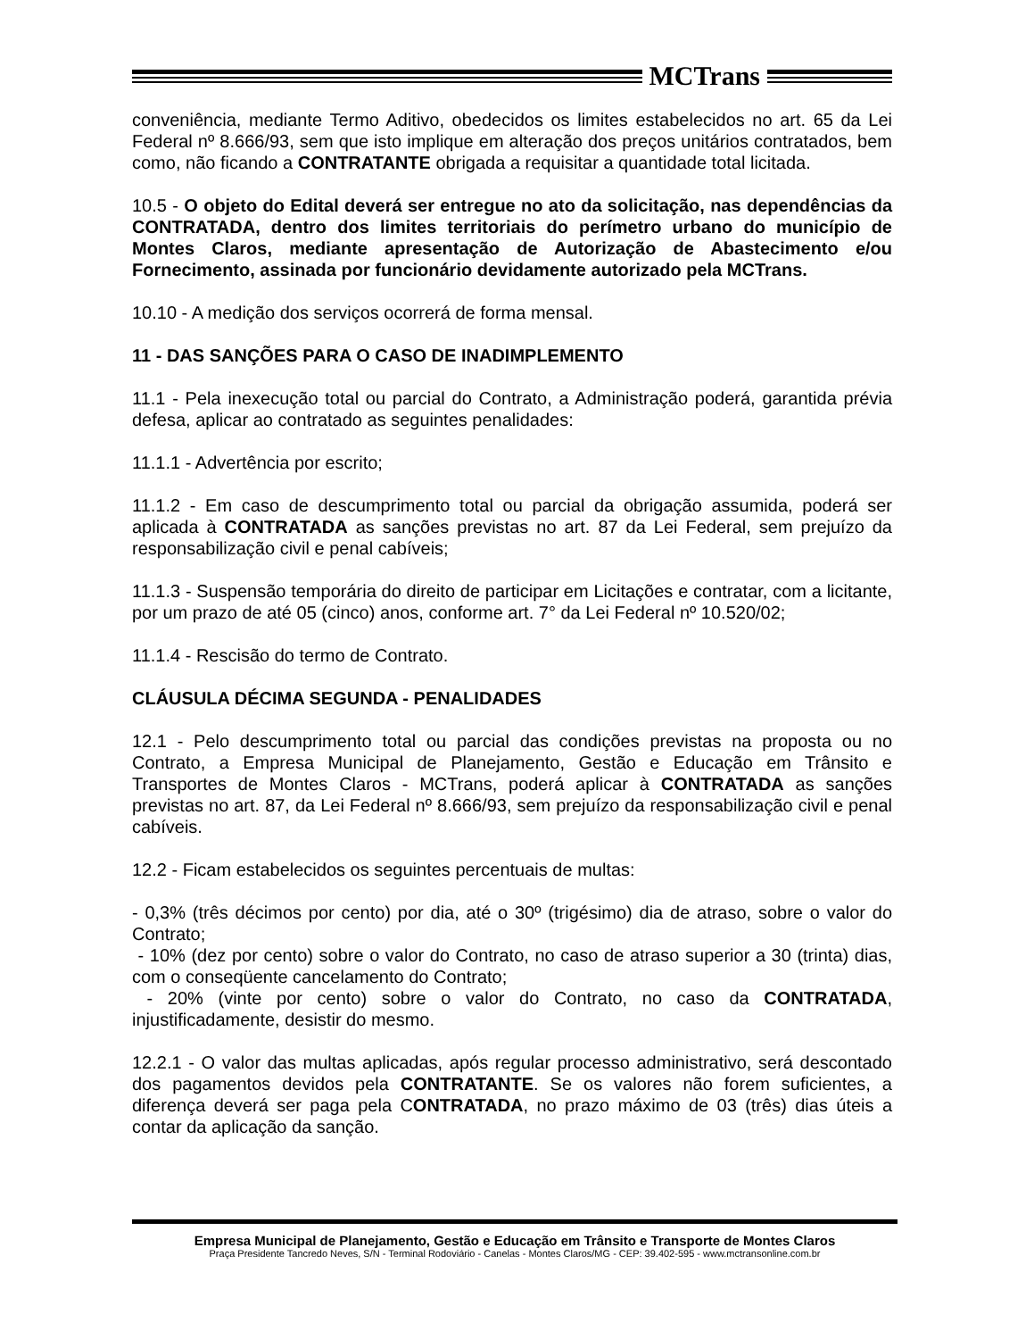MCTrans
conveniência, mediante Termo Aditivo, obedecidos os limites estabelecidos no art. 65 da Lei Federal nº 8.666/93, sem que isto implique em alteração dos preços unitários contratados, bem como, não ficando a CONTRATANTE obrigada a requisitar a quantidade total licitada.
10.5 - O objeto do Edital deverá ser entregue no ato da solicitação, nas dependências da CONTRATADA, dentro dos limites territoriais do perímetro urbano do município de Montes Claros, mediante apresentação de Autorização de Abastecimento e/ou Fornecimento, assinada por funcionário devidamente autorizado pela MCTrans.
10.10 - A medição dos serviços ocorrerá de forma mensal.
11 - DAS SANÇÕES PARA O CASO DE INADIMPLEMENTO
11.1 - Pela inexecução total ou parcial do Contrato, a Administração poderá, garantida prévia defesa, aplicar ao contratado as seguintes penalidades:
11.1.1 - Advertência por escrito;
11.1.2 - Em caso de descumprimento total ou parcial da obrigação assumida, poderá ser aplicada à CONTRATADA as sanções previstas no art. 87 da Lei Federal, sem prejuízo da responsabilização civil e penal cabíveis;
11.1.3 - Suspensão temporária do direito de participar em Licitações e contratar, com a licitante, por um prazo de até 05 (cinco) anos, conforme art. 7° da Lei Federal nº 10.520/02;
11.1.4 - Rescisão do termo de Contrato.
CLÁUSULA DÉCIMA SEGUNDA - PENALIDADES
12.1 - Pelo descumprimento total ou parcial das condições previstas na proposta ou no Contrato, a Empresa Municipal de Planejamento, Gestão e Educação em Trânsito e Transportes de Montes Claros - MCTrans, poderá aplicar à CONTRATADA as sanções previstas no art. 87, da Lei Federal nº 8.666/93, sem prejuízo da responsabilização civil e penal cabíveis.
12.2 - Ficam estabelecidos os seguintes percentuais de multas:
- 0,3% (três décimos por cento) por dia, até o 30º (trigésimo) dia de atraso, sobre o valor do Contrato;
- 10% (dez por cento) sobre o valor do Contrato, no caso de atraso superior a 30 (trinta) dias, com o conseqüente cancelamento do Contrato;
- 20% (vinte por cento) sobre o valor do Contrato, no caso da CONTRATADA, injustificadamente, desistir do mesmo.
12.2.1 - O valor das multas aplicadas, após regular processo administrativo, será descontado dos pagamentos devidos pela CONTRATANTE. Se os valores não forem suficientes, a diferença deverá ser paga pela CONTRATADA, no prazo máximo de 03 (três) dias úteis a contar da aplicação da sanção.
Empresa Municipal de Planejamento, Gestão e Educação em Trânsito e Transporte de Montes Claros
Praça Presidente Tancredo Neves, S/N - Terminal Rodoviário - Canelas - Montes Claros/MG - CEP: 39.402-595 - www.mctransonline.com.br